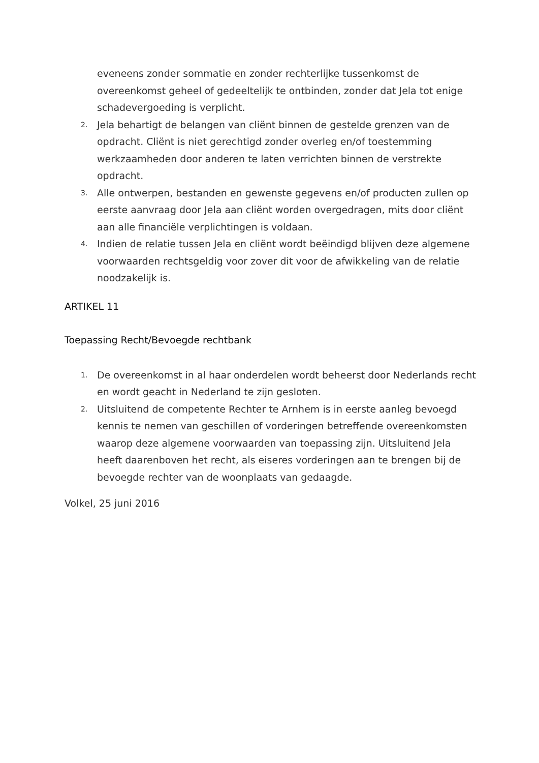eveneens zonder sommatie en zonder rechterlijke tussenkomst de overeenkomst geheel of gedeeltelijk te ontbinden, zonder dat Jela tot enige schadevergoeding is verplicht.
2.
Jela behartigt de belangen van cliënt binnen de gestelde grenzen van de opdracht. Cliënt is niet gerechtigd zonder overleg en/of toestemming werkzaamheden door anderen te laten verrichten binnen de verstrekte opdracht.
3.
Alle ontwerpen, bestanden en gewenste gegevens en/of producten zullen op eerste aanvraag door Jela aan cliënt worden overgedragen, mits door cliënt aan alle financiële verplichtingen is voldaan.
4.
Indien de relatie tussen Jela en cliënt wordt beëindigd blijven deze algemene voorwaarden rechtsgeldig voor zover dit voor de afwikkeling van de relatie noodzakelijk is.
ARTIKEL 11
Toepassing Recht/Bevoegde rechtbank
1.
De overeenkomst in al haar onderdelen wordt beheerst door Nederlands recht en wordt geacht in Nederland te zijn gesloten.
2.
Uitsluitend de competente Rechter te Arnhem is in eerste aanleg bevoegd kennis te nemen van geschillen of vorderingen betreffende overeenkomsten waarop deze algemene voorwaarden van toepassing zijn. Uitsluitend Jela heeft daarenboven het recht, als eiseres vorderingen aan te brengen bij de bevoegde rechter van de woonplaats van gedaagde.
Volkel, 25 juni 2016